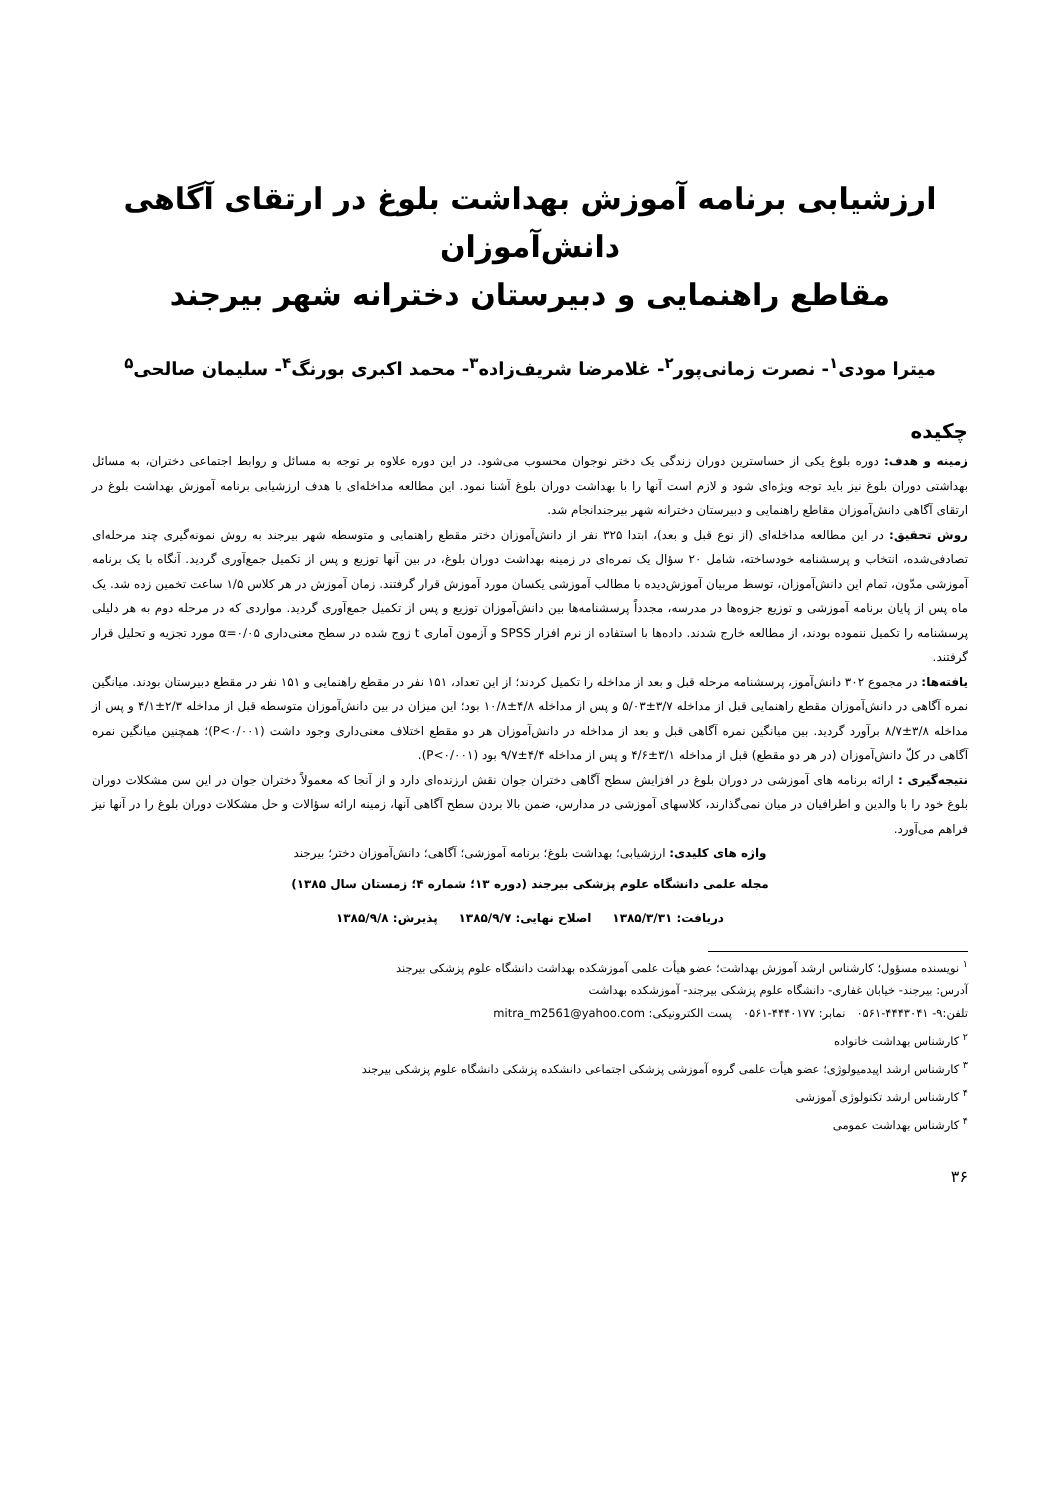ارزشیابی برنامه آموزش بهداشت بلوغ در ارتقای آگاهی دانش‌آموزان
مقاطع راهنمایی و دبیرستان دخترانه شهر بیرجند
میترا مودی<sup>۱</sup>- نصرت زمانی‌پور<sup>۲</sup>- غلامرضا شریف‌زاده<sup>۳</sup>- محمد اکبری بورنگ<sup>۴</sup>- سلیمان صالحی<sup>۵</sup>
چکیده
زمینه و هدف: دوره بلوغ یکی از حساسترین دوران زندگی یک دختر نوجوان محسوب می‌شود. در این دوره علاوه بر توجه به مسائل و روابط اجتماعی دختران، به مسائل بهداشتی دوران بلوغ نیز باید توجه ویژه‌ای شود و لازم است آنها را با بهداشت دوران بلوغ آشنا نمود. این مطالعه مداخله‌ای با هدف ارزشیابی برنامه آموزش بهداشت بلوغ در ارتقای آگاهی دانش‌آموزان مقاطع راهنمایی و دبیرستان دخترانه شهر بیرجندانجام شد.
روش تحقیق: در این مطالعه مداخله‌ای (از نوع قبل و بعد)، ابتدا ۳۲۵ نفر از دانش‌آموزان دختر مقطع راهنمایی و متوسطه شهر بیرجند به روش نمونه‌گیری چند مرحله‌ای تصادفی‌شده، انتخاب و پرسشنامه خودساخته، شامل ۲۰ سؤال یک نمره‌ای در زمینه بهداشت دوران بلوغ، در بین آنها توزیع و پس از تکمیل جمع‌آوری گردید. آنگاه با یک برنامه آموزشی مدّون، تمام این دانش‌آموزان، توسط مربیان آموزش‌دیده با مطالب آموزشی یکسان مورد آموزش قرار گرفتند. زمان آموزش در هر کلاس ۱/۵ ساعت تخمین زده شد. یک ماه پس از پایان برنامه آموزشی و توزیع جزوه‌ها در مدرسه، مجدداً پرسشنامه‌ها بین دانش‌آموزان توزیع و پس از تکمیل جمع‌آوری گردید. مواردی که در مرحله دوم به هر دلیلی پرسشنامه را تکمیل ننموده بودند، از مطالعه خارج شدند. داده‌ها با استفاده از نرم افزار SPSS و آزمون آماری t زوج شده در سطح معنی‌داری α=۰/۰۵ مورد تجزیه و تحلیل قرار گرفتند.
یافته‌ها: در مجموع ۳۰۲ دانش‌آموز، پرسشنامه مرحله قبل و بعد از مداخله را تکمیل کردند؛ از این تعداد، ۱۵۱ نفر در مقطع راهنمایی و ۱۵۱ نفر در مقطع دبیرستان بودند. میانگین نمره آگاهی در دانش‌آموزان مقطع راهنمایی قبل از مداخله ۳/۷±۵/۰۳ و پس از مداخله ۴/۸±۱۰/۸ بود؛ این میزان در بین دانش‌آموزان متوسطه قبل از مداخله ۲/۳±۴/۱ و پس از مداخله ۳/۸±۸/۷ برآورد گردید. بین میانگین نمره آگاهی قبل و بعد از مداخله در دانش‌آموزان هر دو مقطع اختلاف معنی‌داری وجود داشت (P<۰/۰۰۱)؛ همچنین میانگین نمره آگاهی در کلّ دانش‌آموزان (در هر دو مقطع) قبل از مداخله ۳/۱±۴/۶ و پس از مداخله ۴/۴±۹/۷ بود (P<۰/۰۰۱).
نتیجه‌گیری : ارائه برنامه های آموزشی در دوران بلوغ در افزایش سطح آگاهی دختران جوان نقش ارزنده‌ای دارد و از آنجا که معمولاً دختران جوان در این سن مشکلات دوران بلوغ خود را با والدین و اطرافیان در میان نمی‌گذارند، کلاسهای آموزشی در مدارس، ضمن بالا بردن سطح آگاهی آنها، زمینه ارائه سؤالات و حل مشکلات دوران بلوغ را در آنها نیز فراهم می‌آورد.
واژه های کلیدی: ارزشیابی؛ بهداشت بلوغ؛ برنامه آموزشی؛ آگاهی؛ دانش‌آموزان دختر؛ بیرجند
مجله علمی دانشگاه علوم پزشکی بیرجند (دوره ۱۳؛ شماره ۴؛ زمستان سال ۱۳۸۵)
دریافت: ۱۳۸۵/۳/۳۱ اصلاح نهایی: ۱۳۸۵/۹/۷ پذیرش: ۱۳۸۵/۹/۸
<sup>۱</sup> نویسنده مسؤول؛ کارشناس ارشد آموزش بهداشت؛ عضو هیأت علمی آموزشکده بهداشت دانشگاه علوم پزشکی بیرجند
آدرس: بیرجند- خیابان غفاری- دانشگاه علوم پزشکی بیرجند- آموزشکده بهداشت
تلفن:۹- ۴۴۴۳۰۴۱-۰۵۶۱ نمابر: ۴۴۴۰۱۷۷-۰۵۶۱ پست الکترونیکی: mitra_m2561@yahoo.com
<sup>۲</sup> کارشناس بهداشت خانواده
<sup>۳</sup> کارشناس ارشد اپیدمیولوژی؛ عضو هیأت علمی گروه آموزشی پزشکی اجتماعی دانشکده پزشکی دانشگاه علوم پزشکی بیرجند
<sup>۴</sup> کارشناس ارشد تکنولوژی آموزشی
<sup>۴</sup> کارشناس بهداشت عمومی
۳۶